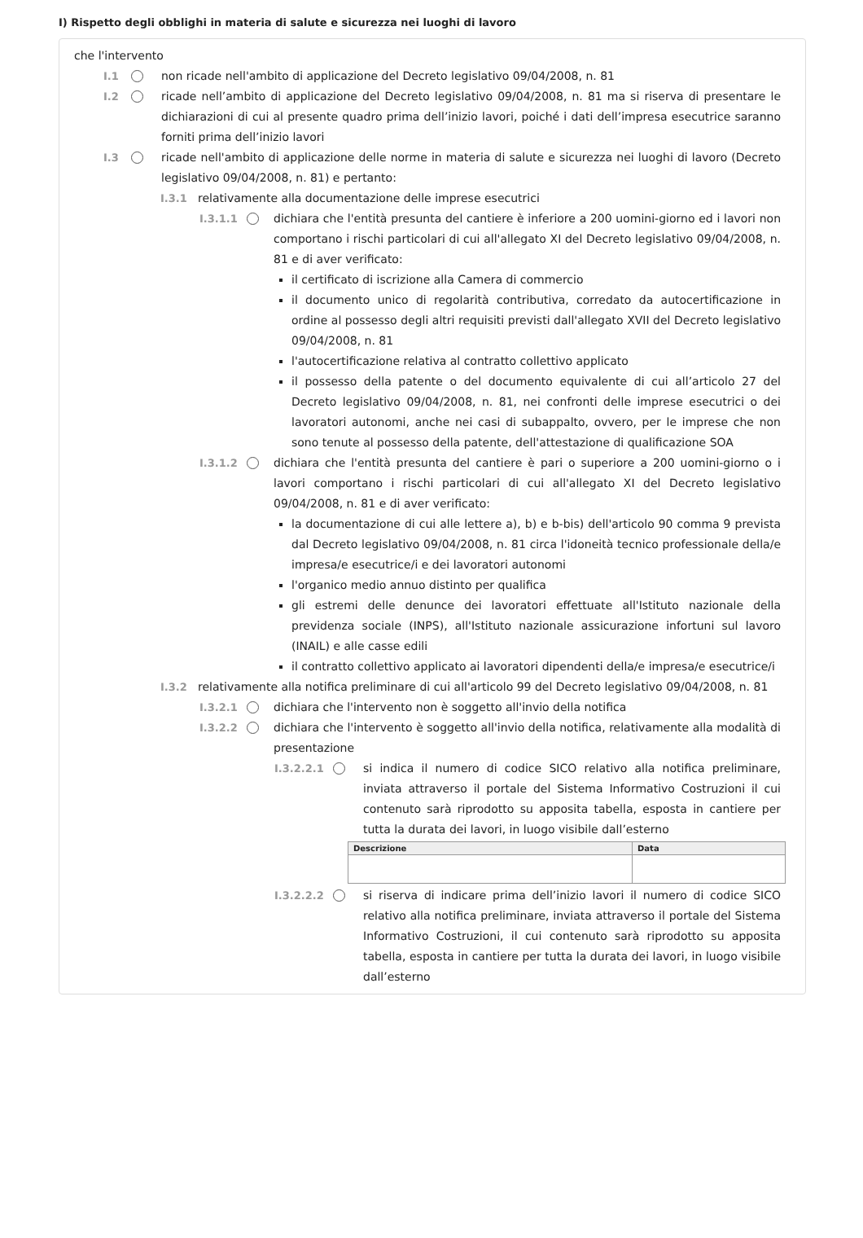I) Rispetto degli obblighi in materia di salute e sicurezza nei luoghi di lavoro
che l'intervento
I.1 non ricade nell'ambito di applicazione del Decreto legislativo 09/04/2008, n. 81
I.2 ricade nell’ambito di applicazione del Decreto legislativo 09/04/2008, n. 81 ma si riserva di presentare le dichiarazioni di cui al presente quadro prima dell’inizio lavori, poiché i dati dell’impresa esecutrice saranno forniti prima dell’inizio lavori
I.3 ricade nell'ambito di applicazione delle norme in materia di salute e sicurezza nei luoghi di lavoro (Decreto legislativo 09/04/2008, n. 81) e pertanto:
I.3.1 relativamente alla documentazione delle imprese esecutrici
I.3.1.1 dichiara che l'entità presunta del cantiere è inferiore a 200 uomini-giorno ed i lavori non comportano i rischi particolari di cui all'allegato XI del Decreto legislativo 09/04/2008, n. 81 e di aver verificato:
il certificato di iscrizione alla Camera di commercio
il documento unico di regolarità contributiva, corredato da autocertificazione in ordine al possesso degli altri requisiti previsti dall'allegato XVII del Decreto legislativo 09/04/2008, n. 81
l'autocertificazione relativa al contratto collettivo applicato
il possesso della patente o del documento equivalente di cui all’articolo 27 del Decreto legislativo 09/04/2008, n. 81, nei confronti delle imprese esecutrici o dei lavoratori autonomi, anche nei casi di subappalto, ovvero, per le imprese che non sono tenute al possesso della patente, dell'attestazione di qualificazione SOA
I.3.1.2 dichiara che l'entità presunta del cantiere è pari o superiore a 200 uomini-giorno o i lavori comportano i rischi particolari di cui all'allegato XI del Decreto legislativo 09/04/2008, n. 81 e di aver verificato:
la documentazione di cui alle lettere a), b) e b-bis) dell'articolo 90 comma 9 prevista dal Decreto legislativo 09/04/2008, n. 81 circa l'idoneità tecnico professionale della/e impresa/e esecutrice/i e dei lavoratori autonomi
l'organico medio annuo distinto per qualifica
gli estremi delle denunce dei lavoratori effettuate all'Istituto nazionale della previdenza sociale (INPS), all'Istituto nazionale assicurazione infortuni sul lavoro (INAIL) e alle casse edili
il contratto collettivo applicato ai lavoratori dipendenti della/e impresa/e esecutrice/i
I.3.2 relativamente alla notifica preliminare di cui all'articolo 99 del Decreto legislativo 09/04/2008, n. 81
I.3.2.1 dichiara che l'intervento non è soggetto all'invio della notifica
I.3.2.2 dichiara che l'intervento è soggetto all'invio della notifica, relativamente alla modalità di presentazione
I.3.2.2.1 si indica il numero di codice SICO relativo alla notifica preliminare, inviata attraverso il portale del Sistema Informativo Costruzioni il cui contenuto sarà riprodotto su apposita tabella, esposta in cantiere per tutta la durata dei lavori, in luogo visibile dall’esterno
| Descrizione | Data |
| --- | --- |
I.3.2.2.2 si riserva di indicare prima dell’inizio lavori il numero di codice SICO relativo alla notifica preliminare, inviata attraverso il portale del Sistema Informativo Costruzioni, il cui contenuto sarà riprodotto su apposita tabella, esposta in cantiere per tutta la durata dei lavori, in luogo visibile dall’esterno